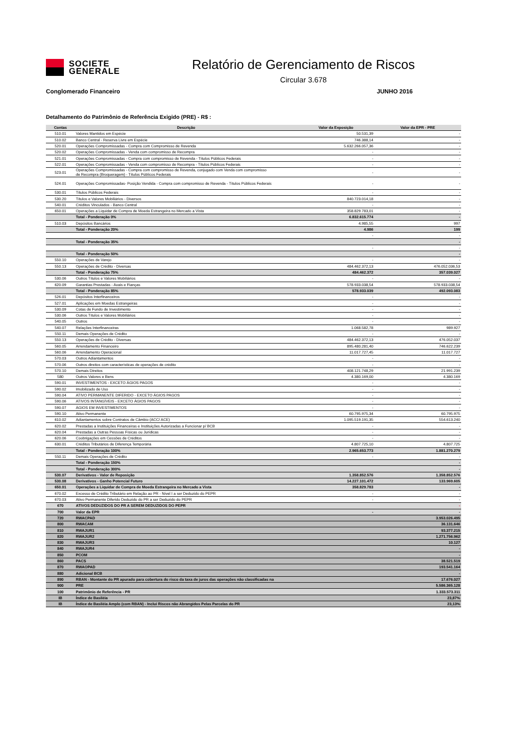SOCIETE
GENERALE
Relatório de Gerenciamento de Riscos
Circular 3.678
Conglomerado Financeiro JUNHO 2016
Detalhamento do Patrimônio de Referência Exigido (PRE) - R$ :
| Contas | Descrição | Valor da Exposição | Valor da EPR - PRE |
| --- | --- | --- | --- |
| 510.01 | Valores Mantidos em Espécie | 50.531,39 | - |
| 510.02 | Banco Central - Reserva Livre em Espécie | 746.388,14 | - |
| 520.01 | Operações Compromissadas - Compra com Compromisso de Revenda | 5.632.266.057,36 | - |
| 520.02 | Operações Compromissadas - Venda com compromisso de Recompra | - | - |
| 521.01 | Operações Compromissadas - Compra com compromisso de Revenda - Títulos Públicos Federais | - | - |
| 522.01 | Operações Compromissadas - Venda com compromisso de Recompra - Títulos Públicos Federais | - | - |
| 523.01 | Operações Compromissadas - Compra com compromisso de Revenda, conjugado com Venda com compromisso de Recompra (Broqueragem) - Títulos Públicos Federais | - | - |
| 524.01 | Operações Compromissadas- Posição Vendida - Compra com compromisso de Revenda - Títulos Públicos Federais | - | - |
| 530.01 | Títulos Públicos Federais | - | - |
| 530.20 | Títulos e Valores Mobiliários - Diversos | 840.723.014,18 | - |
| 540.01 | Créditos Vinculados - Banco Central | - | - |
| 650.01 | Operações a Liquidar de Compra de Moeda Estrangeira no Mercado a Vista | 358.829.783,01 | - |
| | Total - Ponderação 0% | 6.832.615.774 | - |
| 510.03 | Depósitos Bancários | 4.985,55 | 997 |
| | Total - Ponderação 20% | 4.986 | 199 |
| | | - | - |
| | Total - Ponderação 35% | | - |
| | | - | - |
| | Total - Ponderação 50% | | - |
| 550.10 | Operações de Varejo | - | - |
| 550.13 | Operações de Crédito - Diversas | 484.462.372,13 | 476.052.036,53 |
| | Total - Ponderação 75% | 484.462.372 | 357.039.027 |
| 530.06 | Outros Títulos e Valores Mobiliários | - | - |
| 620.09 | Garantias Prestadas - Avais e Fianças | 578.933.038,54 | 578.933.038,54 |
| | Total - Ponderação 85% | 578.933.039 | 492.093.083 |
| 526.01 | Depósitos Interfinanceiros | - | - |
| 527.01 | Aplicações em Moedas Estrangeiras | - | - |
| 530.09 | Cotas de Fundo de Investimento | - | - |
| 530.06 | Outros Títulos e Valores Mobiliários | - | - |
| 540.05 | Outros | - | - |
| 540.07 | Relações Interfinanceiras | 1.068.582,78 | 989.927 |
| 550.11 | Demais Operações de Crédito | - | - |
| 550.13 | Operações de Crédito - Diversas | 484.462.372,13 | 476.052.037 |
| 560.05 | Arrendamento Financeiro | 895.480.281,40 | 746.622.239 |
| 560.06 | Arrendamento Operacional | 11.017.727,45 | 11.017.727 |
| 570.03 | Outros Adiantamentos | - | - |
| 570.06 | Outros direitos com características de operações de crédito | - | - |
| 570.10 | Demais Direitos | 408.121.748,29 | 21.991.239 |
| 580 | Outros Valores e Bens | 4.380.169,00 | 4.380.169 |
| 590.01 | INVESTIMENTOS - EXCETO ÁGIOS PAGOS | - | - |
| 590.02 | Imobilizado de Uso | - | - |
| 590.04 | ATIVO PERMANENTE DIFERIDO - EXCETO ÁGIOS PAGOS | - | - |
| 590.06 | ATIVOS INTANGÍVEIS - EXCETO ÁGIOS PAGOS | - | - |
| 590.07 | ÁGIOS EM INVESTIMENTOS | - | - |
| 590.10 | Ativo Permanente | 60.795.975,34 | 60.795.975 |
| 610.02 | Adiantamentos sobre Contratos de Câmbio (ACC/ ACE) | 1.095.519.191,35 | 554.613.240 |
| 620.02 | Prestadas a Instituições Financeiras e Instituições Autorizadas a Funcionar p/ BCB | - | - |
| 620.04 | Prestadas a Outras Pessoas Físicas ou Jurídicas | - | - |
| 620.06 | Coobrigações em Cessões de Créditos | - | - |
| 630.01 | Créditos Tributários de Diferença Temporária | 4.807.725,10 | 4.807.725 |
| | Total - Ponderação 100% | 2.965.653.773 | 1.881.270.279 |
| 550.11 | Demais Operações de Crédito | - | - |
| | Total - Ponderação 150% | | - |
| | Total - Ponderação 300% | | - |
| 530.07 | Derivativos - Valor de Reposição | 1.358.852.576 | 1.358.852.576 |
| 530.08 | Derivativos - Ganho Potencial Futuro | 14.227.101.472 | 133.969.605 |
| 650.01 | Operações a Liquidar de Compra de Moeda Estrangeira no Mercado a Vista | 358.829.783 | - |
| 670.02 | Excesso de Crédito Tributário em Relação ao PR - Nível I a ser Deduzido do PEPR | - | - |
| 670.03 | Ativo Permanente Diferido Deduzido do PR a ser Deduzido do PEPR | - | - |
| 670 | ATIVOS DEDUZIDOS DO PR A SEREM DEDUZIDOS DO PEPR | | - |
| 700 | Valor da EPR | - | - |
| 720 | RWACPAD | | 3.953.026.495 |
| 800 | RWACAM | | 36.131.646 |
| 810 | RWAJUR1 | | 93.377.215 |
| 820 | RWAJUR2 | | 1.271.756.962 |
| 830 | RWAJUR3 | | 10.127 |
| 840 | RWAJUR4 | | - |
| 850 | PCOM | | - |
| 860 | PACS | | 38.521.519 |
| 870 | RWAOPAD | | 193.541.164 |
| 880 | Adicional BCB | | - |
| 890 | RBAN - Montante do PR apurado para cobertura do risco da taxa de juros das operações não classificadas na | | 17.676.027 |
| 900 | PRE | | 5.586.365.128 |
| 100 | Patrimônio de Referência - PR | | 1.333.573.311 |
| IB | Índice de Basiléia | | 23,87% |
| IB | Índice de Basiléia Amplo (com RBAN) - Inclui Riscos não Abrangidos Pelas Parcelas do PR | | 23,13% |